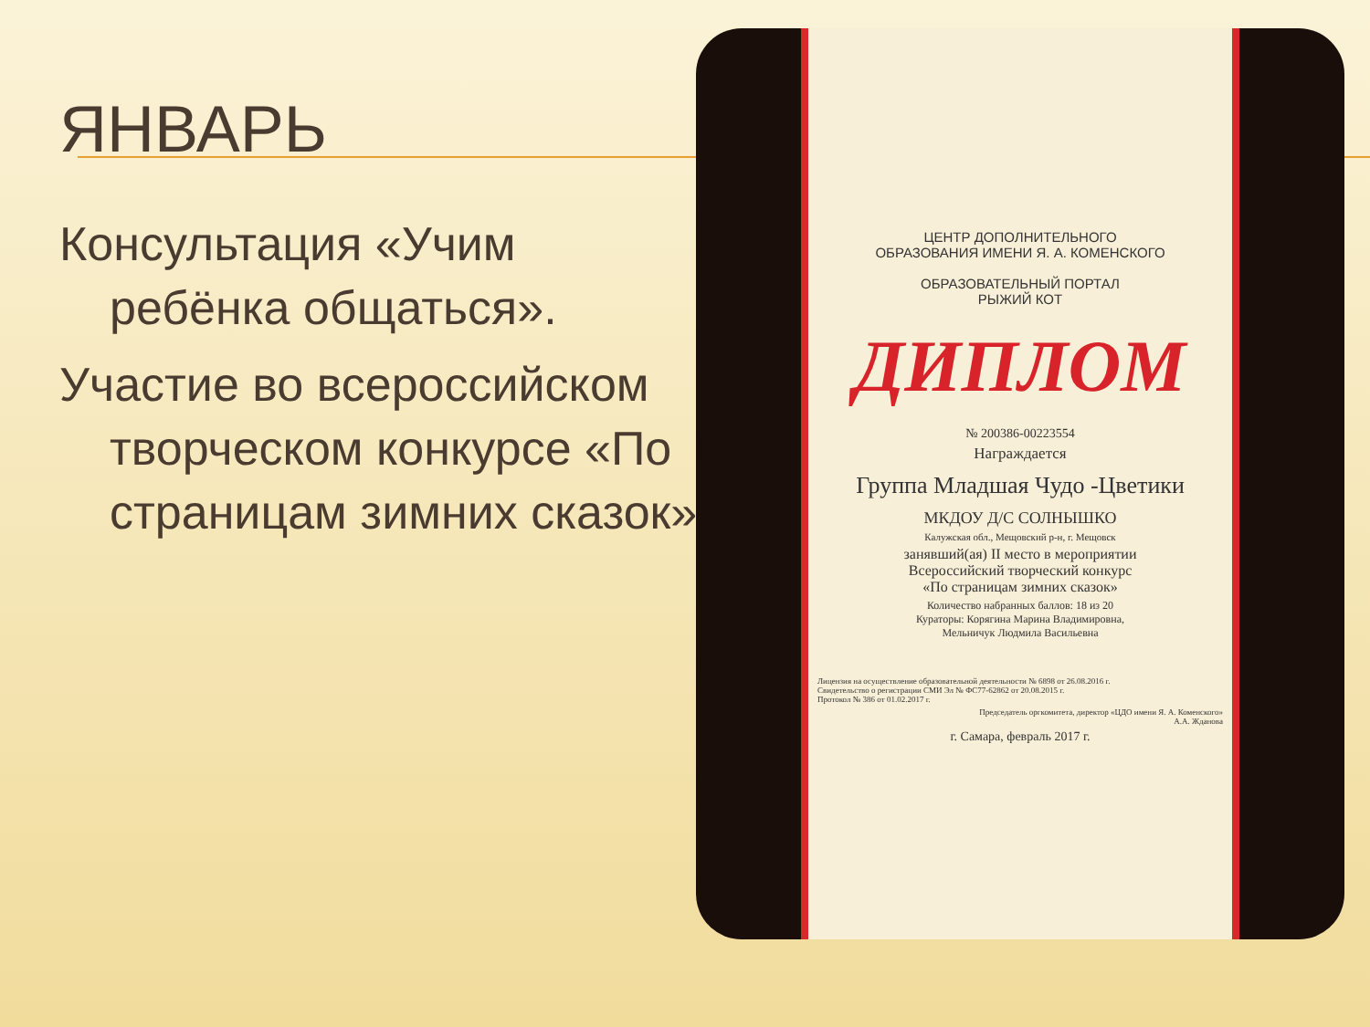ЯНВАРЬ
Консультация «Учим ребёнка общаться».
Участие во всероссийском творческом конкурсе «По страницам зимних сказок»
ЦЕНТР ДОПОЛНИТЕЛЬНОГО
ОБРАЗОВАНИЯ ИМЕНИ Я. А. КОМЕНСКОГО
ОБРАЗОВАТЕЛЬНЫЙ ПОРТАЛ
РЫЖИЙ КОТ
ДИПЛОМ
№ 200386-00223554
Награждается
Группа Младшая Чудо -Цветики
МКДОУ Д/С СОЛНЫШКО
Калужская обл., Мещовский р-н, г. Мещовск
занявший(ая) II место в мероприятии
Всероссийский творческий конкурс
«По страницам зимних сказок»
Количество набранных баллов: 18 из 20
Кураторы: Корягина Марина Владимировна,
Мельничук Людмила Васильевна
Лицензия на осуществление образовательной деятельности № 6898 от 26.08.2016 г.
Свидетельство о регистрации СМИ Эл № ФС77-62862 от 20.08.2015 г.
Протокол № 386 от 01.02.2017 г.
Председатель оргкомитета, директор «ЦДО имени Я. А. Коменского»
А.А. Жданова
г. Самара, февраль 2017 г.